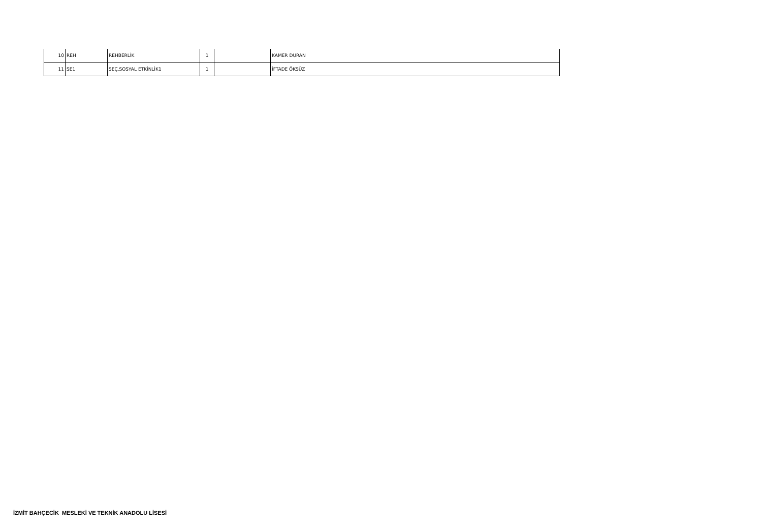| 10 | REH | REHBERLİK | 1 | | KAMER DURAN |
| 11 | SE1 | SEÇ.SOSYAL ETKİNLİK1 | 1 | | İFTADE ÖKSÜZ |
İZMİT BAHÇECİK MESLEKİ VE TEKNİK ANADOLU LİSESİ